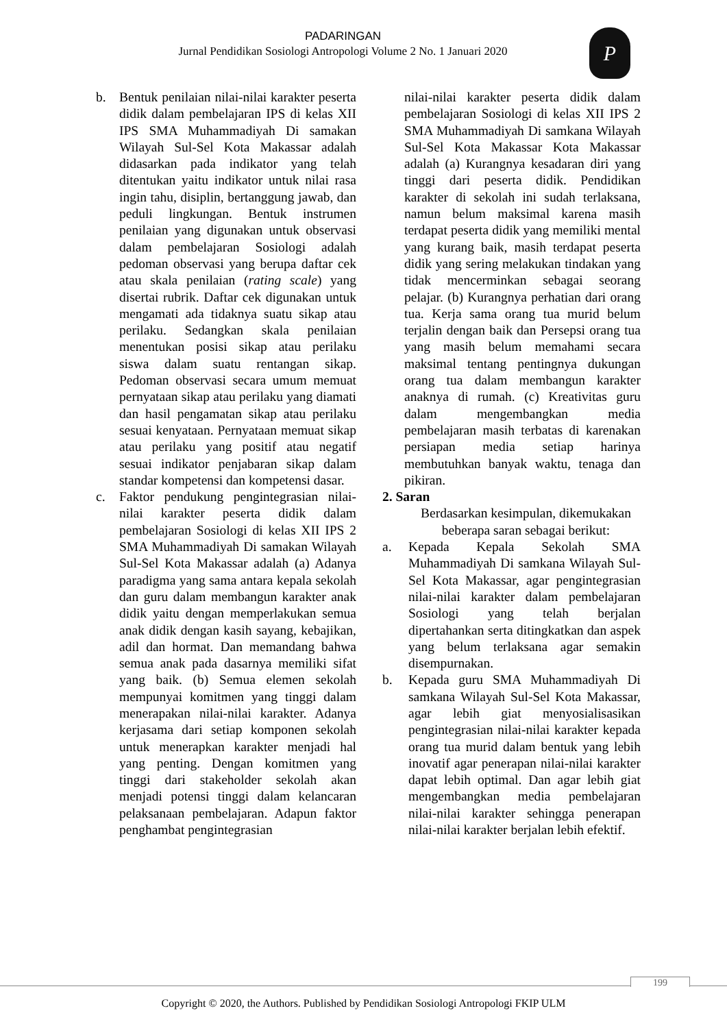PADARINGAN
Jurnal Pendidikan Sosiologi Antropologi Volume 2 No. 1 Januari 2020
P
b. Bentuk penilaian nilai-nilai karakter peserta didik dalam pembelajaran IPS di kelas XII IPS SMA Muhammadiyah Di samakan Wilayah Sul-Sel Kota Makassar adalah didasarkan pada indikator yang telah ditentukan yaitu indikator untuk nilai rasa ingin tahu, disiplin, bertanggung jawab, dan peduli lingkungan. Bentuk instrumen penilaian yang digunakan untuk observasi dalam pembelajaran Sosiologi adalah pedoman observasi yang berupa daftar cek atau skala penilaian (rating scale) yang disertai rubrik. Daftar cek digunakan untuk mengamati ada tidaknya suatu sikap atau perilaku. Sedangkan skala penilaian menentukan posisi sikap atau perilaku siswa dalam suatu rentangan sikap. Pedoman observasi secara umum memuat pernyataan sikap atau perilaku yang diamati dan hasil pengamatan sikap atau perilaku sesuai kenyataan. Pernyataan memuat sikap atau perilaku yang positif atau negatif sesuai indikator penjabaran sikap dalam standar kompetensi dan kompetensi dasar.
c. Faktor pendukung pengintegrasian nilai-nilai karakter peserta didik dalam pembelajaran Sosiologi di kelas XII IPS 2 SMA Muhammadiyah Di samakan Wilayah Sul-Sel Kota Makassar adalah (a) Adanya paradigma yang sama antara kepala sekolah dan guru dalam membangun karakter anak didik yaitu dengan memperlakukan semua anak didik dengan kasih sayang, kebajikan, adil dan hormat. Dan memandang bahwa semua anak pada dasarnya memiliki sifat yang baik. (b) Semua elemen sekolah mempunyai komitmen yang tinggi dalam menerapakan nilai-nilai karakter. Adanya kerjasama dari setiap komponen sekolah untuk menerapkan karakter menjadi hal yang penting. Dengan komitmen yang tinggi dari stakeholder sekolah akan menjadi potensi tinggi dalam kelancaran pelaksanaan pembelajaran. Adapun faktor penghambat pengintegrasian
nilai-nilai karakter peserta didik dalam pembelajaran Sosiologi di kelas XII IPS 2 SMA Muhammadiyah Di samkana Wilayah Sul-Sel Kota Makassar Kota Makassar adalah (a) Kurangnya kesadaran diri yang tinggi dari peserta didik. Pendidikan karakter di sekolah ini sudah terlaksana, namun belum maksimal karena masih terdapat peserta didik yang memiliki mental yang kurang baik, masih terdapat peserta didik yang sering melakukan tindakan yang tidak mencerminkan sebagai seorang pelajar. (b) Kurangnya perhatian dari orang tua. Kerja sama orang tua murid belum terjalin dengan baik dan Persepsi orang tua yang masih belum memahami secara maksimal tentang pentingnya dukungan orang tua dalam membangun karakter anaknya di rumah. (c) Kreativitas guru dalam mengembangkan media pembelajaran masih terbatas di karenakan persiapan media setiap harinya membutuhkan banyak waktu, tenaga dan pikiran.
2. Saran
Berdasarkan kesimpulan, dikemukakan beberapa saran sebagai berikut:
a. Kepada Kepala Sekolah SMA Muhammadiyah Di samkana Wilayah Sul-Sel Kota Makassar, agar pengintegrasian nilai-nilai karakter dalam pembelajaran Sosiologi yang telah berjalan dipertahankan serta ditingkatkan dan aspek yang belum terlaksana agar semakin disempurnakan.
b. Kepada guru SMA Muhammadiyah Di samkana Wilayah Sul-Sel Kota Makassar, agar lebih giat menyosialisasikan pengintegrasian nilai-nilai karakter kepada orang tua murid dalam bentuk yang lebih inovatif agar penerapan nilai-nilai karakter dapat lebih optimal. Dan agar lebih giat mengembangkan media pembelajaran nilai-nilai karakter sehingga penerapan nilai-nilai karakter berjalan lebih efektif.
199
Copyright © 2020, the Authors. Published by Pendidikan Sosiologi Antropologi FKIP ULM